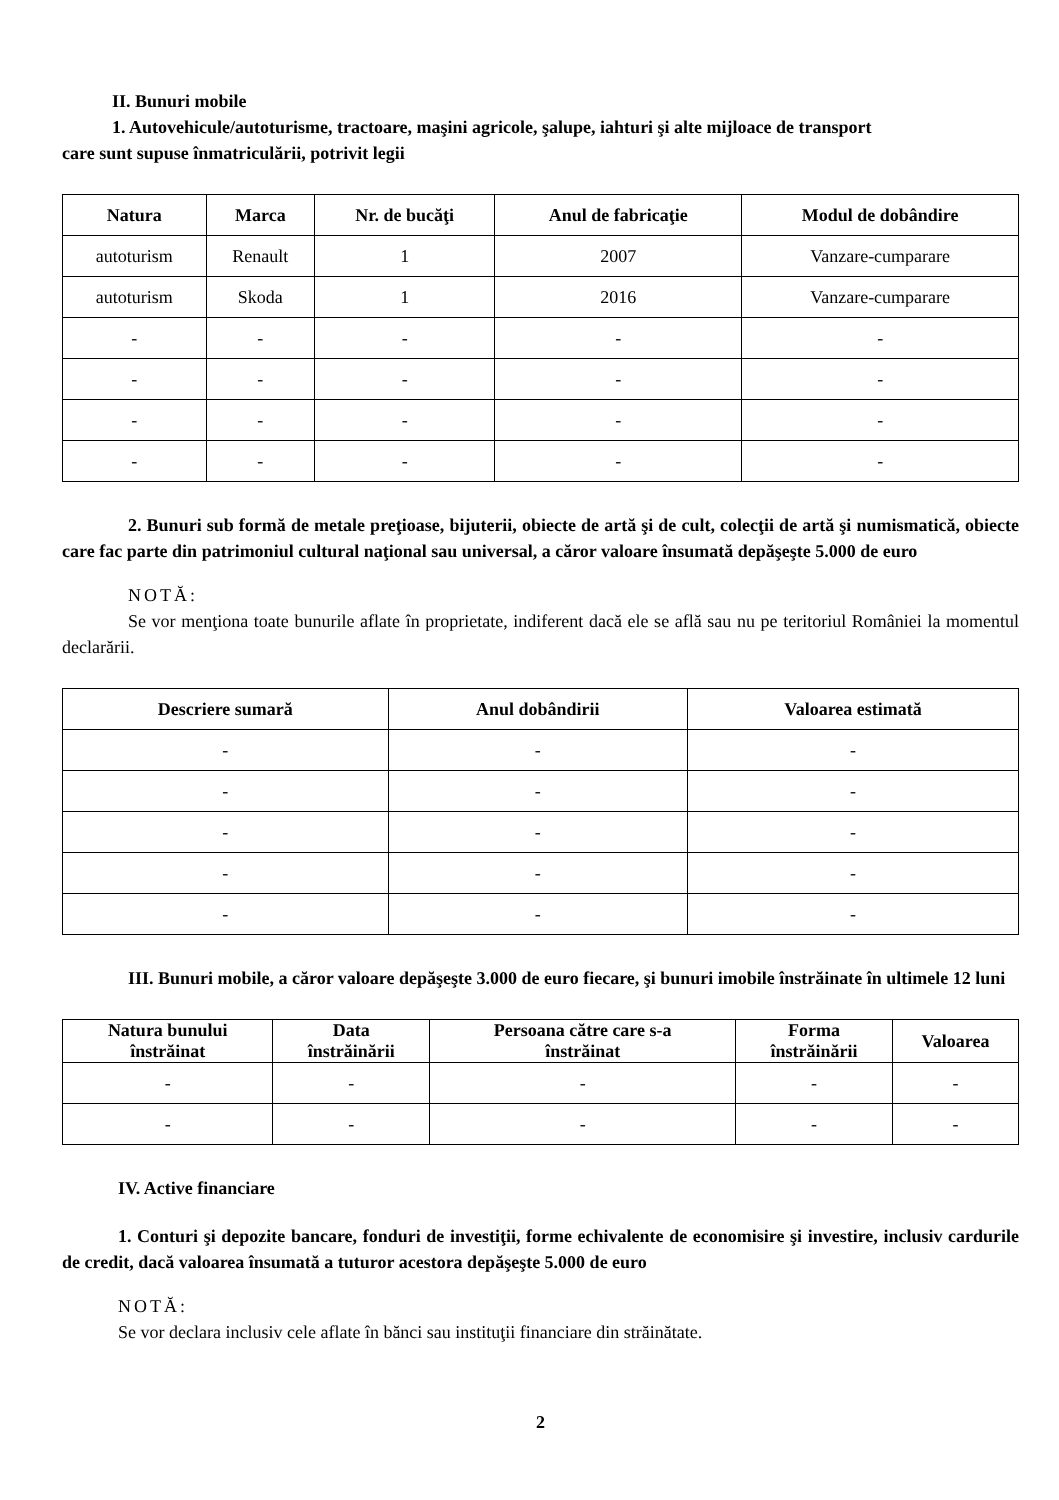II. Bunuri mobile
1. Autovehicule/autoturisme, tractoare, maşini agricole, şalupe, iahturi şi alte mijloace de transport
care sunt supuse înmatriculării, potrivit legii
| Natura | Marca | Nr. de bucăţi | Anul de fabricaţie | Modul de dobândire |
| --- | --- | --- | --- | --- |
| autoturism | Renault | 1 | 2007 | Vanzare-cumparare |
| autoturism | Skoda | 1 | 2016 | Vanzare-cumparare |
| - | - | - | - | - |
| - | - | - | - | - |
| - | - | - | - | - |
| - | - | - | - | - |
2. Bunuri sub formă de metale preţioase, bijuterii, obiecte de artă şi de cult, colecţii de artă şi numismatică, obiecte care fac parte din patrimoniul cultural naţional sau universal, a căror valoare însumată depăşeşte 5.000 de euro
NOTĂ:
Se vor menţiona toate bunurile aflate în proprietate, indiferent dacă ele se află sau nu pe teritoriul României la momentul declarării.
| Descriere sumară | Anul dobândirii | Valoarea estimată |
| --- | --- | --- |
| - | - | - |
| - | - | - |
| - | - | - |
| - | - | - |
| - | - | - |
III. Bunuri mobile, a căror valoare depăşeşte 3.000 de euro fiecare, şi bunuri imobile înstrăinate în ultimele 12 luni
| Natura bunului înstrăinat | Data înstrăinării | Persoana către care s-a înstrăinat | Forma înstrăinării | Valoarea |
| --- | --- | --- | --- | --- |
| - | - | - | - | - |
| - | - | - | - | - |
IV. Active financiare
1. Conturi şi depozite bancare, fonduri de investiţii, forme echivalente de economisire şi investire, inclusiv cardurile de credit, dacă valoarea însumată a tuturor acestora depăşeşte 5.000 de euro
NOTĂ:
Se vor declara inclusiv cele aflate în bănci sau instituţii financiare din străinătate.
2